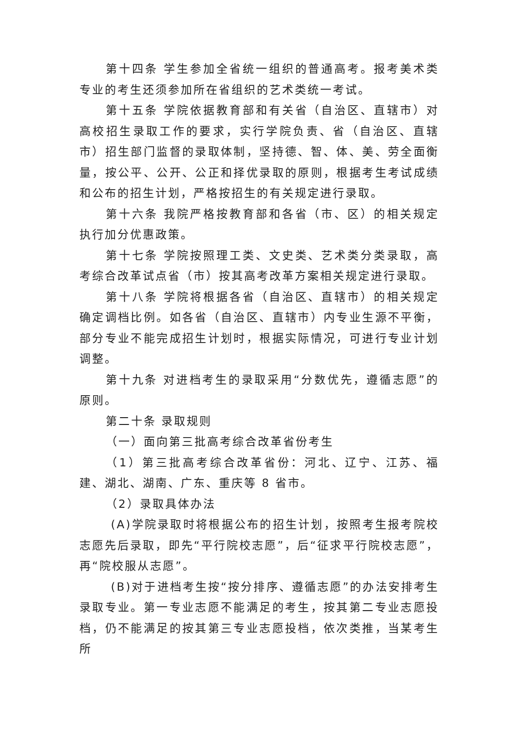第十四条 学生参加全省统一组织的普通高考。报考美术类专业的考生还须参加所在省组织的艺术类统一考试。
第十五条 学院依据教育部和有关省（自治区、直辖市）对高校招生录取工作的要求，实行学院负责、省（自治区、直辖市）招生部门监督的录取体制，坚持德、智、体、美、劳全面衡量，按公平、公开、公正和择优录取的原则，根据考生考试成绩和公布的招生计划，严格按招生的有关规定进行录取。
第十六条 我院严格按教育部和各省（市、区）的相关规定执行加分优惠政策。
第十七条 学院按照理工类、文史类、艺术类分类录取，高考综合改革试点省（市）按其高考改革方案相关规定进行录取。
第十八条 学院将根据各省（自治区、直辖市）的相关规定确定调档比例。如各省（自治区、直辖市）内专业生源不平衡，部分专业不能完成招生计划时，根据实际情况，可进行专业计划调整。
第十九条 对进档考生的录取采用“分数优先，遵循志愿”的原则。
第二十条 录取规则
（一）面向第三批高考综合改革省份考生
（1）第三批高考综合改革省份：河北、辽宁、江苏、福建、湖北、湖南、广东、重庆等 8 省市。
（2）录取具体办法
(A)学院录取时将根据公布的招生计划，按照考生报考院校志愿先后录取，即先“平行院校志愿”，后“征求平行院校志愿”，再“院校服从志愿”。
(B)对于进档考生按“按分排序、遵循志愿”的办法安排考生录取专业。第一专业志愿不能满足的考生，按其第二专业志愿投档，仍不能满足的按其第三专业志愿投档，依次类推，当某考生所